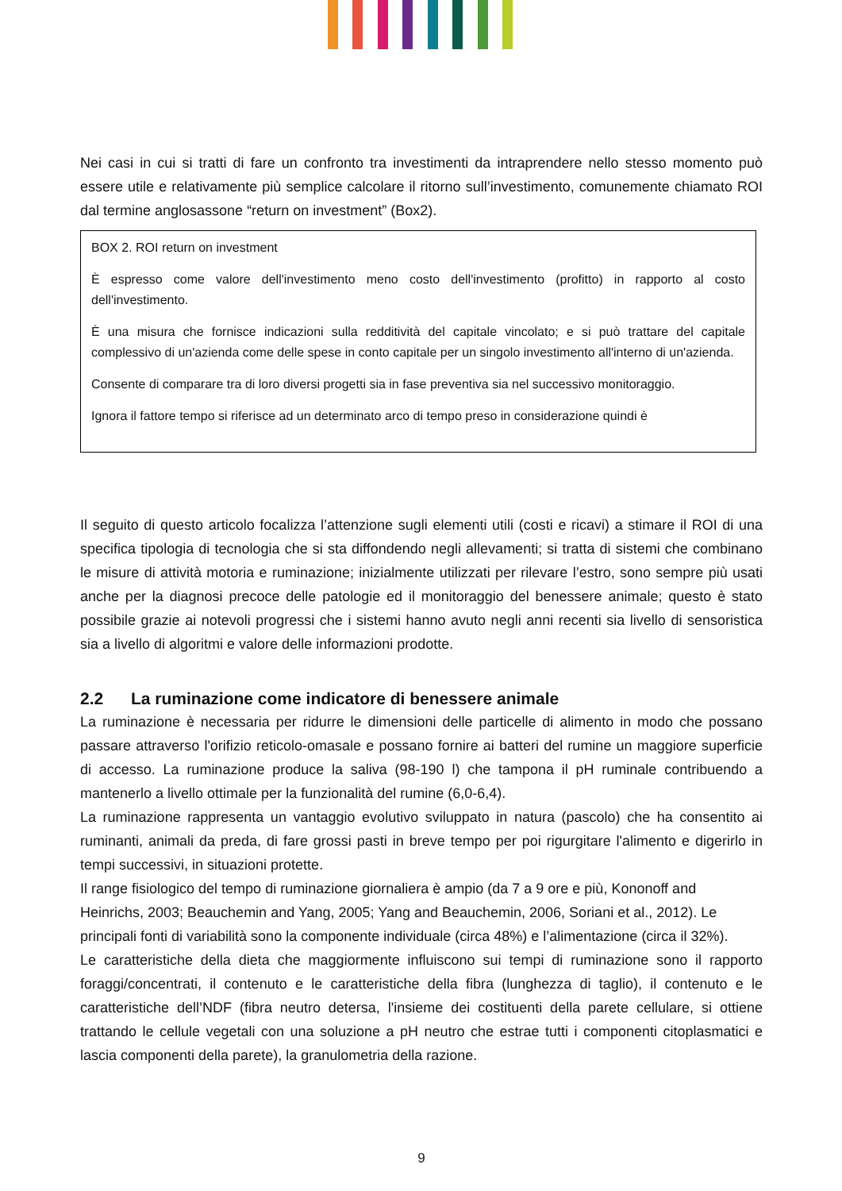Nei casi in cui si tratti di fare un confronto tra investimenti da intraprendere nello stesso momento può essere utile e relativamente più semplice calcolare il ritorno sull’investimento, comunemente chiamato ROI dal termine anglosassone “return on investment” (Box2).
BOX 2. ROI return on investment
È espresso come valore dell'investimento meno costo dell'investimento (profitto) in rapporto al costo dell'investimento.
È una misura che fornisce indicazioni sulla redditività del capitale vincolato; e si può trattare del capitale complessivo di un'azienda come delle spese in conto capitale per un singolo investimento all'interno di un'azienda.
Consente di comparare tra di loro diversi progetti sia in fase preventiva sia nel successivo monitoraggio.
Ignora il fattore tempo si riferisce ad un determinato arco di tempo preso in considerazione quindi è
Il seguito di questo articolo focalizza l’attenzione sugli elementi utili (costi e ricavi) a stimare il ROI di una specifica tipologia di tecnologia che si sta diffondendo negli allevamenti; si tratta di sistemi che combinano le misure di attività motoria e ruminazione; inizialmente utilizzati per rilevare l’estro, sono sempre più usati anche per la diagnosi precoce delle patologie ed il monitoraggio del benessere animale; questo è stato possibile grazie ai notevoli progressi che i sistemi hanno avuto negli anni recenti sia livello di sensoristica sia a livello di algoritmi e valore delle informazioni prodotte.
2.2 La ruminazione come indicatore di benessere animale
La ruminazione è necessaria per ridurre le dimensioni delle particelle di alimento in modo che possano passare attraverso l'orifizio reticolo-omasale e possano fornire ai batteri del rumine un maggiore superficie di accesso. La ruminazione produce la saliva (98-190 l) che tampona il pH ruminale contribuendo a mantenerlo a livello ottimale per la funzionalità del rumine (6,0-6,4).
La ruminazione rappresenta un vantaggio evolutivo sviluppato in natura (pascolo) che ha consentito ai ruminanti, animali da preda, di fare grossi pasti in breve tempo per poi rigurgitare l'alimento e digerirlo in tempi successivi, in situazioni protette.
Il range fisiologico del tempo di ruminazione giornaliera è ampio (da 7 a 9 ore e più, Kononoff and Heinrichs, 2003; Beauchemin and Yang, 2005; Yang and Beauchemin, 2006, Soriani et al., 2012). Le principali fonti di variabilità sono la componente individuale (circa 48%) e l’alimentazione (circa il 32%).
Le caratteristiche della dieta che maggiormente influiscono sui tempi di ruminazione sono il rapporto foraggi/concentrati, il contenuto e le caratteristiche della fibra (lunghezza di taglio), il contenuto e le caratteristiche dell’NDF (fibra neutro detersa, l'insieme dei costituenti della parete cellulare, si ottiene trattando le cellule vegetali con una soluzione a pH neutro che estrae tutti i componenti citoplasmatici e lascia componenti della parete), la granulometria della razione.
9